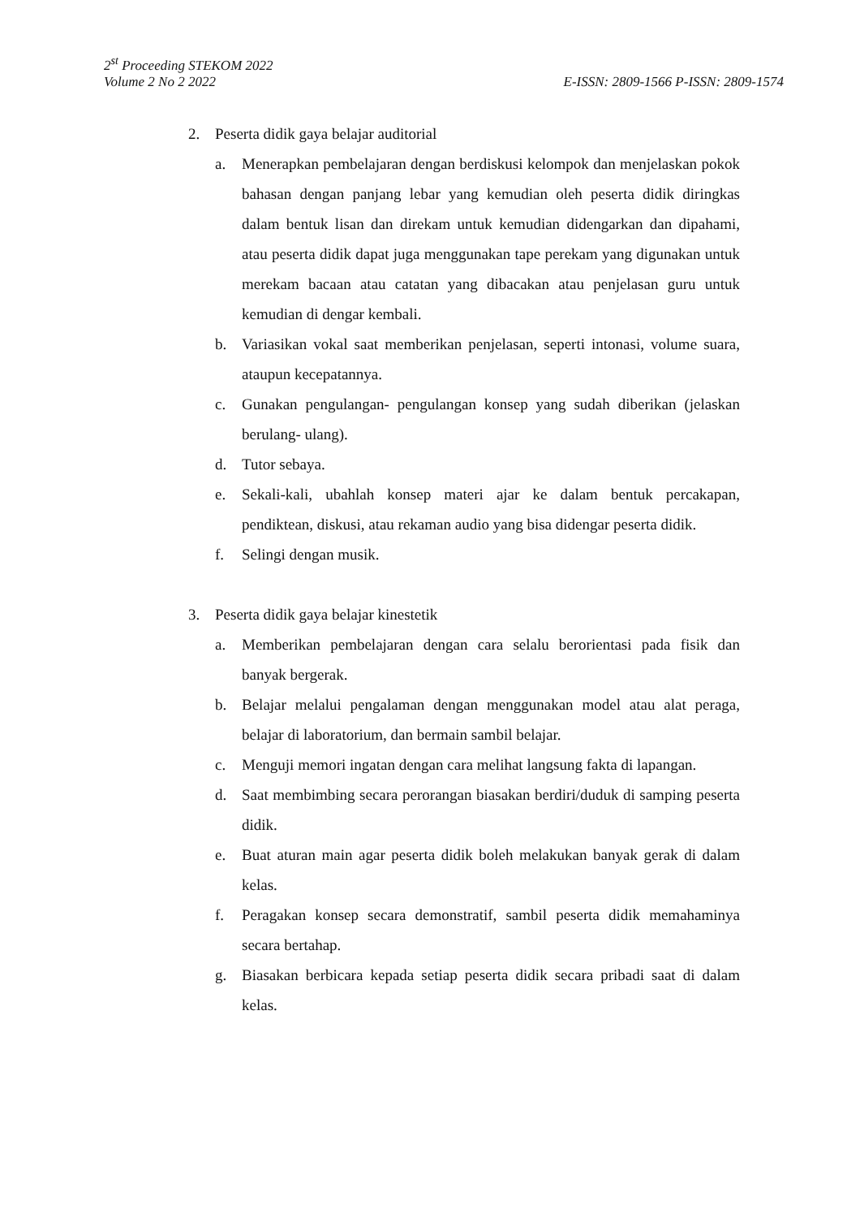2<sup>st</sup> Proceeding STEKOM 2022
Volume 2 No 2 2022 E-ISSN: 2809-1566 P-ISSN: 2809-1574
2. Peserta didik gaya belajar auditorial
a. Menerapkan pembelajaran dengan berdiskusi kelompok dan menjelaskan pokok bahasan dengan panjang lebar yang kemudian oleh peserta didik diringkas dalam bentuk lisan dan direkam untuk kemudian didengarkan dan dipahami, atau peserta didik dapat juga menggunakan tape perekam yang digunakan untuk merekam bacaan atau catatan yang dibacakan atau penjelasan guru untuk kemudian di dengar kembali.
b. Variasikan vokal saat memberikan penjelasan, seperti intonasi, volume suara, ataupun kecepatannya.
c. Gunakan pengulangan- pengulangan konsep yang sudah diberikan (jelaskan berulang- ulang).
d. Tutor sebaya.
e. Sekali-kali, ubahlah konsep materi ajar ke dalam bentuk percakapan, pendiktean, diskusi, atau rekaman audio yang bisa didengar peserta didik.
f. Selingi dengan musik.
3. Peserta didik gaya belajar kinestetik
a. Memberikan pembelajaran dengan cara selalu berorientasi pada fisik dan banyak bergerak.
b. Belajar melalui pengalaman dengan menggunakan model atau alat peraga, belajar di laboratorium, dan bermain sambil belajar.
c. Menguji memori ingatan dengan cara melihat langsung fakta di lapangan.
d. Saat membimbing secara perorangan biasakan berdiri/duduk di samping peserta didik.
e. Buat aturan main agar peserta didik boleh melakukan banyak gerak di dalam kelas.
f. Peragakan konsep secara demonstratif, sambil peserta didik memahaminya secara bertahap.
g. Biasakan berbicara kepada setiap peserta didik secara pribadi saat di dalam kelas.